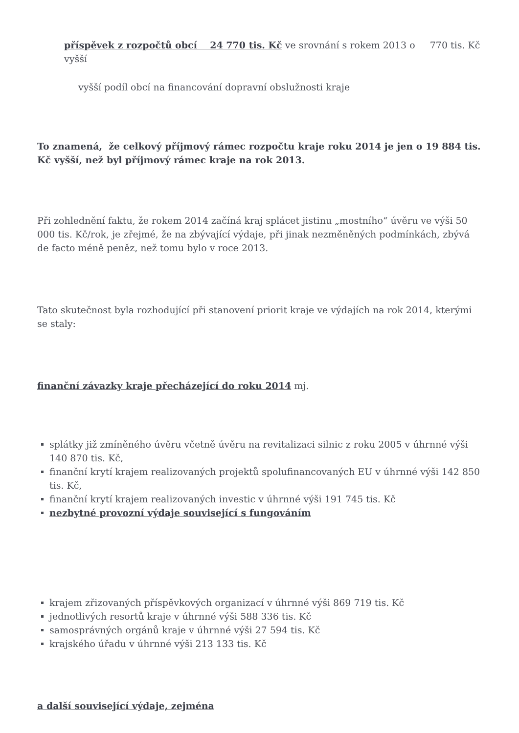příspěvek z rozpočtů obcí 24 770 tis. Kč ve srovnání s rokem 2013 o 770 tis. Kč vyšší
vyšší podíl obcí na financování dopravní obslužnosti kraje
To znamená, že celkový příjmový rámec rozpočtu kraje roku 2014 je jen o 19 884 tis. Kč vyšší, než byl příjmový rámec kraje na rok 2013.
Při zohlednění faktu, že rokem 2014 začíná kraj splácet jistinu „mostního“ úvěru ve výši 50 000 tis. Kč/rok, je zřejmé, že na zbývající výdaje, při jinak nezměněných podmínkách, zbývá de facto méně peněz, než tomu bylo v roce 2013.
Tato skutečnost byla rozhodující při stanovení priorit kraje ve výdajích na rok 2014, kterými se staly:
finanční závazky kraje přecházející do roku 2014 mj.
splátky již zmíněného úvěru včetně úvěru na revitalizaci silnic z roku 2005 v úhrnné výši 140 870 tis. Kč,
finanční krytí krajem realizovaných projektů spolufinancovaných EU v úhrnné výši 142 850 tis. Kč,
finanční krytí krajem realizovaných investic v úhrnné výši 191 745 tis. Kč
nezbytné provozní výdaje související s fungováním
krajem zřizovaných příspěvkových organizací v úhrnné výši 869 719 tis. Kč
jednotlivých resortů kraje v úhrnné výši 588 336 tis. Kč
samosprávných orgánů kraje v úhrnné výši 27 594 tis. Kč
krajského úřadu v úhrnné výši 213 133 tis. Kč
a další související výdaje, zejména